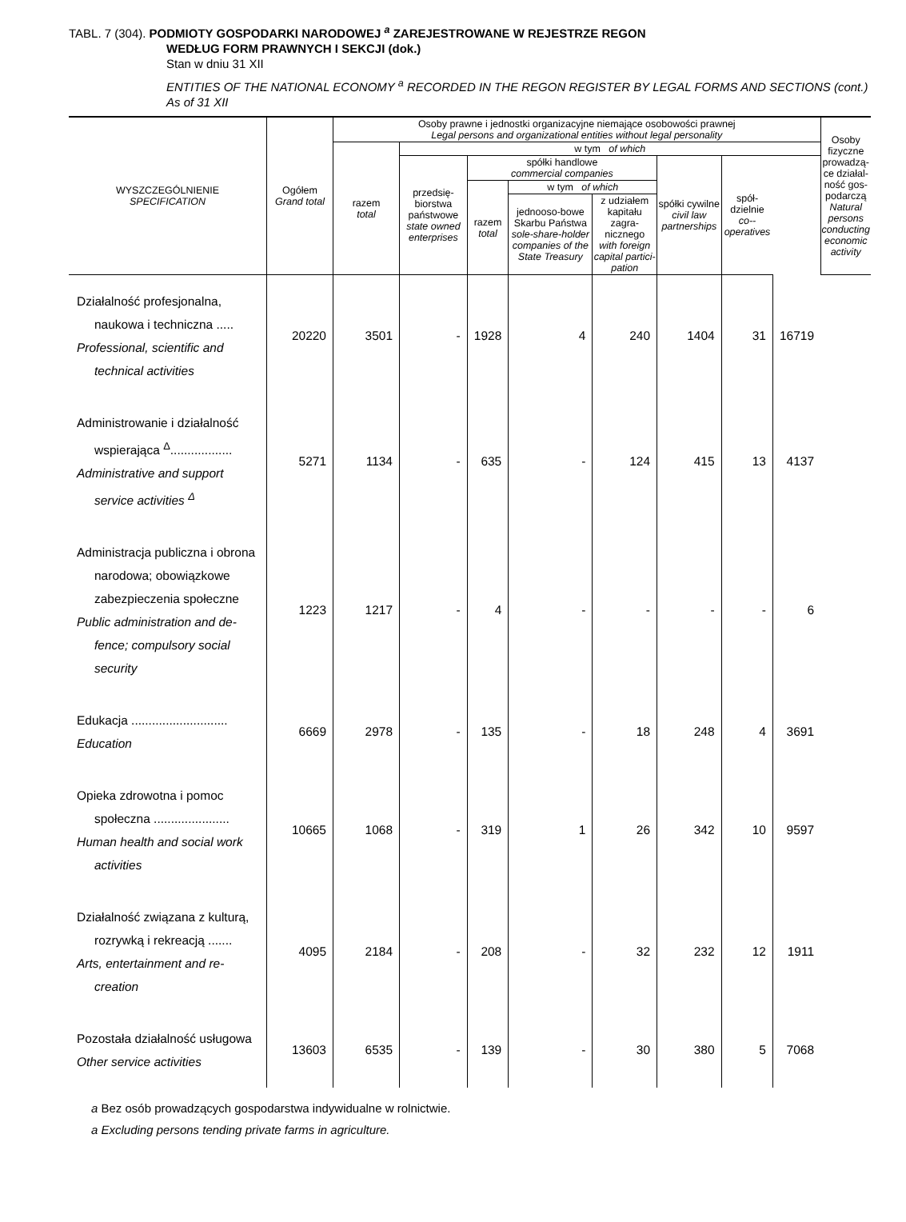TABL. 7 (304). PODMIOTY GOSPODARKI NARODOWEJ <sup>a</sup> ZAREJESTROWANE W REJESTRZE REGON
WEDŁUG FORM PRAWNYCH I SEKCJI (dok.)
Stan w dniu 31 XII
ENTITIES OF THE NATIONAL ECONOMY <sup>a</sup> RECORDED IN THE REGON REGISTER BY LEGAL FORMS AND SECTIONS (cont.)
As of 31 XII
| WYSZCZEGÓLNIENIE SPECIFICATION | Ogółem Grand total | Osoby prawne i jednostki organizacyjne niemające osobowości prawnej Legal persons and organizational entities without legal personality | | | | | | | | Osoby fizyczne prowadzą-ce działal-ność gos-podarczą Natural persons conducting economic activity |
| --- | --- | --- | --- | --- | --- | --- | --- | --- | --- | --- |
| | | razem total | w tym of which | | | | | | | |
| | | | przedsię-biorstwa państwowe state owned enterprises | spółki handlowe commercial companies | | | spółki cywilne civil law partnerships | spół-dzielnie co--operatives | | |
| | | | | razem total | w tym of which | | | | | |
| | | | | | jednooso-bowe Skarbu Państwa sole-share-holder companies of the State Treasury | z udziałem kapitału zagra-nicznego with foreign capital partici-pation | | | | |
| Działalność profesjonalna, naukowa i techniczna ..... Professional, scientific and technical activities | 20220 | 3501 | - | 1928 | 4 | 240 | 1404 | 31 | 16719 | |
| Administrowanie i działalność wspierająca <sup>Δ</sup>.................. Administrative and support service activities <sup>Δ</sup> | 5271 | 1134 | - | 635 | - | 124 | 415 | 13 | 4137 | |
| Administracja publiczna i obrona narodowa; obowiązkowe zabezpieczenia społeczne Public administration and de- fence; compulsory social security | 1223 | 1217 | - | 4 | - | - | - | - | 6 | |
| Edukacja ............................ Education | 6669 | 2978 | - | 135 | - | 18 | 248 | 4 | 3691 | |
| Opieka zdrowotna i pomoc społeczna ...................... Human health and social work activities | 10665 | 1068 | - | 319 | 1 | 26 | 342 | 10 | 9597 | |
| Działalność związana z kulturą, rozrywką i rekreacją ....... Arts, entertainment and re- creation | 4095 | 2184 | - | 208 | - | 32 | 232 | 12 | 1911 | |
| Pozostała działalność usługowa Other service activities | 13603 | 6535 | - | 139 | - | 30 | 380 | 5 | 7068 | |
a Bez osób prowadzących gospodarstwa indywidualne w rolnictwie.
a Excluding persons tending private farms in agriculture.